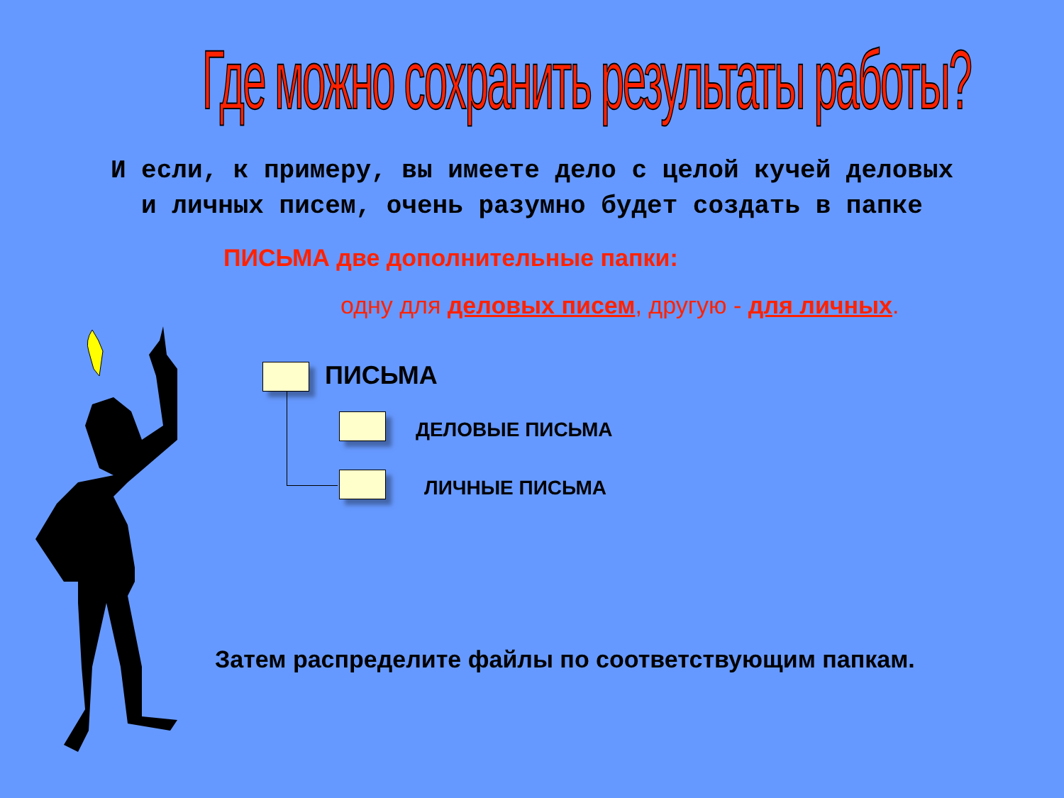Где можно сохранить результаты работы?
И если, к примеру, вы имеете дело с целой кучей деловых
и личных писем, очень разумно будет создать в папке
ПИСЬМА две дополнительные папки:
одну для деловых писем, другую - для личных.
ПИСЬМА
ДЕЛОВЫЕ ПИСЬМА
ЛИЧНЫЕ ПИСЬМА
Затем распределите файлы по соответствующим папкам.